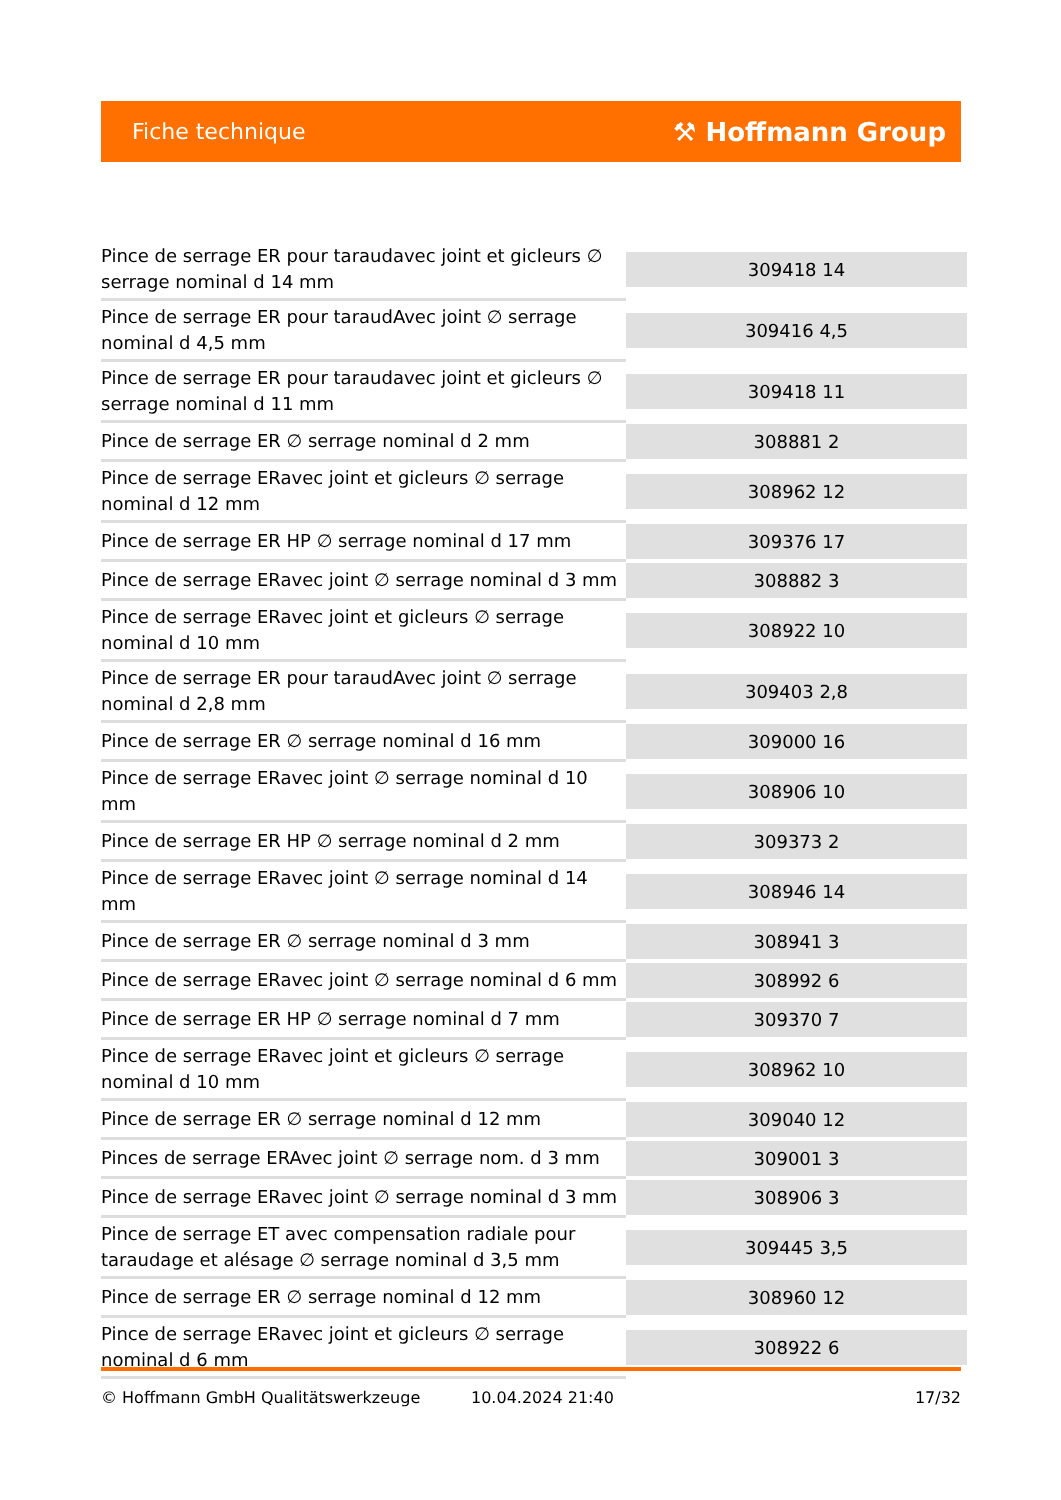Fiche technique ⚒ Hoffmann Group
| Pince de serrage ER pour taraudavec joint et gicleurs ∅ serrage nominal d 14 mm | 309418 14 |
| Pince de serrage ER pour taraudAvec joint ∅ serrage nominal d 4,5 mm | 309416 4,5 |
| Pince de serrage ER pour taraudavec joint et gicleurs ∅ serrage nominal d 11 mm | 309418 11 |
| Pince de serrage ER ∅ serrage nominal d 2 mm | 308881 2 |
| Pince de serrage ERavec joint et gicleurs ∅ serrage nominal d 12 mm | 308962 12 |
| Pince de serrage ER HP ∅ serrage nominal d 17 mm | 309376 17 |
| Pince de serrage ERavec joint ∅ serrage nominal d 3 mm | 308882 3 |
| Pince de serrage ERavec joint et gicleurs ∅ serrage nominal d 10 mm | 308922 10 |
| Pince de serrage ER pour taraudAvec joint ∅ serrage nominal d 2,8 mm | 309403 2,8 |
| Pince de serrage ER ∅ serrage nominal d 16 mm | 309000 16 |
| Pince de serrage ERavec joint ∅ serrage nominal d 10 mm | 308906 10 |
| Pince de serrage ER HP ∅ serrage nominal d 2 mm | 309373 2 |
| Pince de serrage ERavec joint ∅ serrage nominal d 14 mm | 308946 14 |
| Pince de serrage ER ∅ serrage nominal d 3 mm | 308941 3 |
| Pince de serrage ERavec joint ∅ serrage nominal d 6 mm | 308992 6 |
| Pince de serrage ER HP ∅ serrage nominal d 7 mm | 309370 7 |
| Pince de serrage ERavec joint et gicleurs ∅ serrage nominal d 10 mm | 308962 10 |
| Pince de serrage ER ∅ serrage nominal d 12 mm | 309040 12 |
| Pinces de serrage ERAvec joint ∅ serrage nom. d 3 mm | 309001 3 |
| Pince de serrage ERavec joint ∅ serrage nominal d 3 mm | 308906 3 |
| Pince de serrage ET avec compensation radiale pour taraudage et alésage ∅ serrage nominal d 3,5 mm | 309445 3,5 |
| Pince de serrage ER ∅ serrage nominal d 12 mm | 308960 12 |
| Pince de serrage ERavec joint et gicleurs ∅ serrage nominal d 6 mm | 308922 6 |
© Hoffmann GmbH Qualitätswerkzeuge 10.04.2024 21:40 17/32